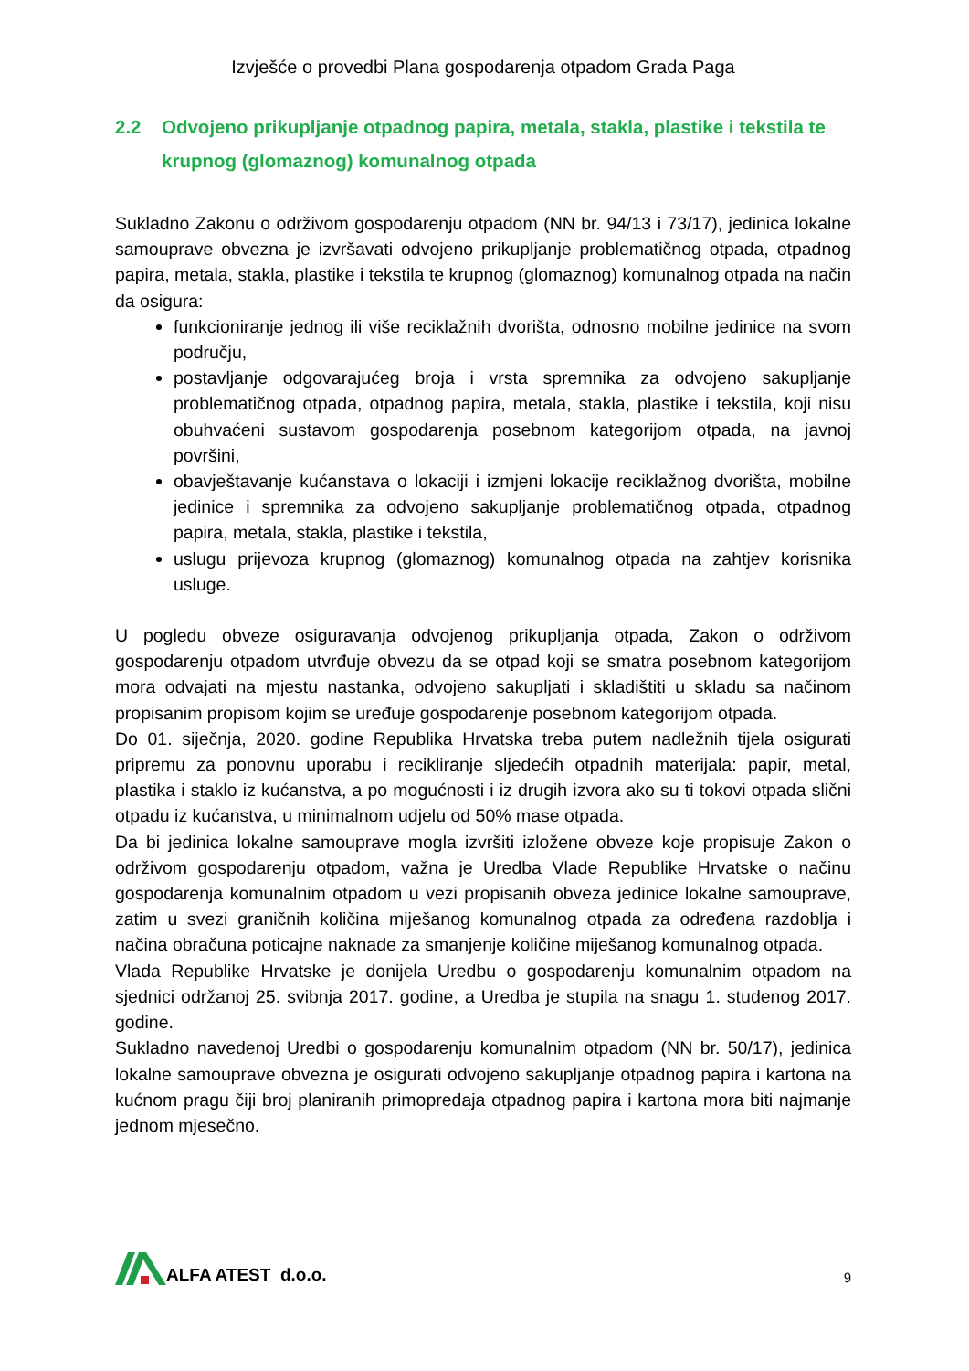Izvješće o provedbi Plana gospodarenja otpadom Grada Paga
2.2 Odvojeno prikupljanje otpadnog papira, metala, stakla, plastike i tekstila te krupnog (glomaznog) komunalnog otpada
Sukladno Zakonu o održivom gospodarenju otpadom (NN br. 94/13 i 73/17), jedinica lokalne samouprave obvezna je izvršavati odvojeno prikupljanje problematičnog otpada, otpadnog papira, metala, stakla, plastike i tekstila te krupnog (glomaznog) komunalnog otpada na način da osigura:
funkcioniranje jednog ili više reciklažnih dvorišta, odnosno mobilne jedinice na svom području,
postavljanje odgovarajućeg broja i vrsta spremnika za odvojeno sakupljanje problematičnog otpada, otpadnog papira, metala, stakla, plastike i tekstila, koji nisu obuhvaćeni sustavom gospodarenja posebnom kategorijom otpada, na javnoj površini,
obavještavanje kućanstava o lokaciji i izmjeni lokacije reciklažnog dvorišta, mobilne jedinice i spremnika za odvojeno sakupljanje problematičnog otpada, otpadnog papira, metala, stakla, plastike i tekstila,
uslugu prijevoza krupnog (glomaznog) komunalnog otpada na zahtjev korisnika usluge.
U pogledu obveze osiguravanja odvojenog prikupljanja otpada, Zakon o održivom gospodarenju otpadom utvrđuje obvezu da se otpad koji se smatra posebnom kategorijom mora odvajati na mjestu nastanka, odvojeno sakupljati i skladištiti u skladu sa načinom propisanim propisom kojim se uređuje gospodarenje posebnom kategorijom otpada.
Do 01. siječnja, 2020. godine Republika Hrvatska treba putem nadležnih tijela osigurati pripremu za ponovnu uporabu i recikliranje sljedećih otpadnih materijala: papir, metal, plastika i staklo iz kućanstva, a po mogućnosti i iz drugih izvora ako su ti tokovi otpada slični otpadu iz kućanstva, u minimalnom udjelu od 50% mase otpada.
Da bi jedinica lokalne samouprave mogla izvršiti izložene obveze koje propisuje Zakon o održivom gospodarenju otpadom, važna je Uredba Vlade Republike Hrvatske o načinu gospodarenja komunalnim otpadom u vezi propisanih obveza jedinice lokalne samouprave, zatim u svezi graničnih količina miješanog komunalnog otpada za određena razdoblja i načina obračuna poticajne naknade za smanjenje količine miješanog komunalnog otpada.
Vlada Republike Hrvatske je donijela Uredbu o gospodarenju komunalnim otpadom na sjednici održanoj 25. svibnja 2017. godine, a Uredba je stupila na snagu 1. studenog 2017. godine.
Sukladno navedenoj Uredbi o gospodarenju komunalnim otpadom (NN br. 50/17), jedinica lokalne samouprave obvezna je osigurati odvojeno sakupljanje otpadnog papira i kartona na kućnom pragu čiji broj planiranih primopredaja otpadnog papira i kartona mora biti najmanje jednom mjesečno.
ALFA ATEST d.o.o.
9